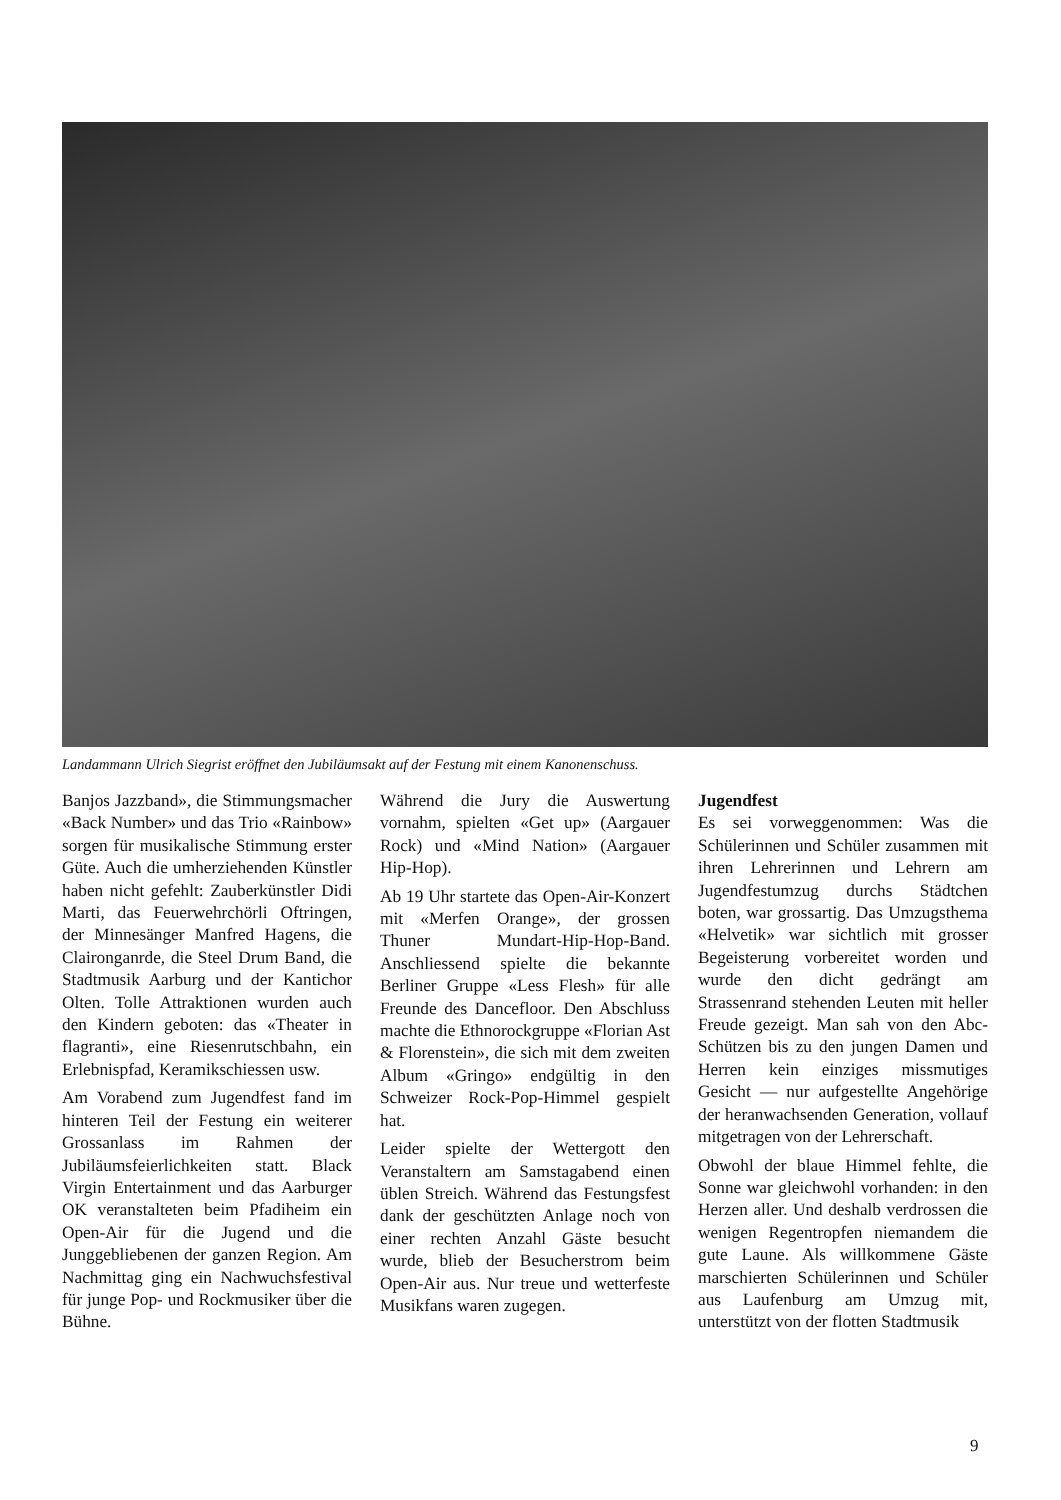Landammann Ulrich Siegrist eröffnet den Jubiläumsakt auf der Festung mit einem Kanonenschuss.
Banjos Jazzband», die Stimmungsmacher «Back Number» und das Trio «Rainbow» sorgen für musikalische Stimmung erster Güte. Auch die umherziehenden Künstler haben nicht gefehlt: Zauberkünstler Didi Marti, das Feuerwehrchörli Oftringen, der Minnesänger Manfred Hagens, die Claironganrde, die Steel Drum Band, die Stadtmusik Aarburg und der Kantichor Olten. Tolle Attraktionen wurden auch den Kindern geboten: das «Theater in flagranti», eine Riesenrutschbahn, ein Erlebnispfad, Keramikschiessen usw.
Am Vorabend zum Jugendfest fand im hinteren Teil der Festung ein weiterer Grossanlass im Rahmen der Jubiläumsfeierlichkeiten statt. Black Virgin Entertainment und das Aarburger OK veranstalteten beim Pfadiheim ein Open-Air für die Jugend und die Junggebliebenen der ganzen Region. Am Nachmittag ging ein Nachwuchsfestival für junge Pop- und Rockmusiker über die Bühne.
Während die Jury die Auswertung vornahm, spielten «Get up» (Aargauer Rock) und «Mind Nation» (Aargauer Hip-Hop).
Ab 19 Uhr startete das Open-Air-Konzert mit «Merfen Orange», der grossen Thuner Mundart-Hip-Hop-Band. Anschliessend spielte die bekannte Berliner Gruppe «Less Flesh» für alle Freunde des Dancefloor. Den Abschluss machte die Ethnorockgruppe «Florian Ast & Florenstein», die sich mit dem zweiten Album «Gringo» endgültig in den Schweizer Rock-Pop-Himmel gespielt hat.
Leider spielte der Wettergott den Veranstaltern am Samstagabend einen üblen Streich. Während das Festungsfest dank der geschützten Anlage noch von einer rechten Anzahl Gäste besucht wurde, blieb der Besucherstrom beim Open-Air aus. Nur treue und wetterfeste Musikfans waren zugegen.
Jugendfest
Es sei vorweggenommen: Was die Schülerinnen und Schüler zusammen mit ihren Lehrerinnen und Lehrern am Jugendfestumzug durchs Städtchen boten, war grossartig. Das Umzugsthema «Helvetik» war sichtlich mit grosser Begeisterung vorbereitet worden und wurde den dicht gedrängt am Strassenrand stehenden Leuten mit heller Freude gezeigt. Man sah von den Abc-Schützen bis zu den jungen Damen und Herren kein einziges missmutiges Gesicht — nur aufgestellte Angehörige der heranwachsenden Generation, vollauf mitgetragen von der Lehrerschaft.
Obwohl der blaue Himmel fehlte, die Sonne war gleichwohl vorhanden: in den Herzen aller. Und deshalb verdrossen die wenigen Regentropfen niemandem die gute Laune. Als willkommene Gäste marschierten Schülerinnen und Schüler aus Laufenburg am Umzug mit, unterstützt von der flotten Stadtmusik
9